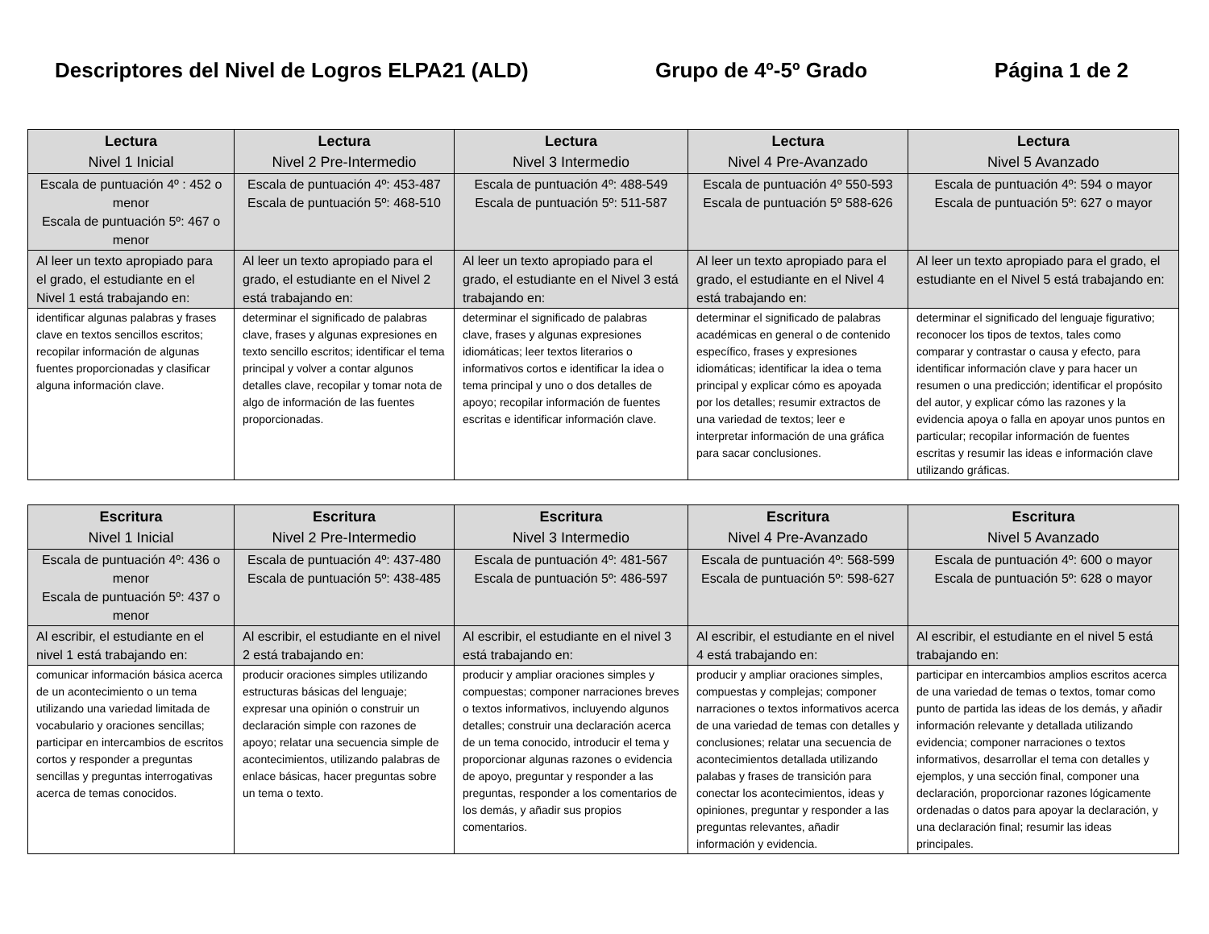Descriptores del Nivel de Logros ELPA21 (ALD) Grupo de 4º-5º Grado Página 1 de 2
| Lectura Nivel 1 Inicial | Lectura Nivel 2 Pre-Intermedio | Lectura Nivel 3 Intermedio | Lectura Nivel 4 Pre-Avanzado | Lectura Nivel 5 Avanzado |
| --- | --- | --- | --- | --- |
| Escala de puntuación 4º : 452 o menor Escala de puntuación 5º: 467 o menor | Escala de puntuación 4º: 453-487 Escala de puntuación 5º: 468-510 | Escala de puntuación 4º: 488-549 Escala de puntuación 5º: 511-587 | Escala de puntuación 4º 550-593 Escala de puntuación 5º 588-626 | Escala de puntuación 4º: 594 o mayor Escala de puntuación 5º: 627 o mayor |
| Al leer un texto apropiado para el grado, el estudiante en el Nivel 1 está trabajando en: | Al leer un texto apropiado para el grado, el estudiante en el Nivel 2 está trabajando en: | Al leer un texto apropiado para el grado, el estudiante en el Nivel 3 está trabajando en: | Al leer un texto apropiado para el grado, el estudiante en el Nivel 4 está trabajando en: | Al leer un texto apropiado para el grado, el estudiante en el Nivel 5 está trabajando en: |
| identificar algunas palabras y frases clave en textos sencillos escritos; recopilar información de algunas fuentes proporcionadas y clasificar alguna información clave. | determinar el significado de palabras clave, frases y algunas expresiones en texto sencillo escritos; identificar el tema principal y volver a contar algunos detalles clave, recopilar y tomar nota de algo de información de las fuentes proporcionadas. | determinar el significado de palabras clave, frases y algunas expresiones idiomáticas; leer textos literarios o informativos cortos e identificar la idea o tema principal y uno o dos detalles de apoyo; recopilar información de fuentes escritas e identificar información clave. | determinar el significado de palabras académicas en general o de contenido específico, frases y expresiones idiomáticas; identificar la idea o tema principal y explicar cómo es apoyada por los detalles; resumir extractos de una variedad de textos; leer e interpretar información de una gráfica para sacar conclusiones. | determinar el significado del lenguaje figurativo; reconocer los tipos de textos, tales como comparar y contrastar o causa y efecto, para identificar información clave y para hacer un resumen o una predicción; identificar el propósito del autor, y explicar cómo las razones y la evidencia apoya o falla en apoyar unos puntos en particular; recopilar información de fuentes escritas y resumir las ideas e información clave utilizando gráficas. |
| Escritura Nivel 1 Inicial | Escritura Nivel 2 Pre-Intermedio | Escritura Nivel 3 Intermedio | Escritura Nivel 4 Pre-Avanzado | Escritura Nivel 5 Avanzado |
| --- | --- | --- | --- | --- |
| Escala de puntuación 4º: 436 o menor Escala de puntuación 5º: 437 o menor | Escala de puntuación 4º: 437-480 Escala de puntuación 5º: 438-485 | Escala de puntuación 4º: 481-567 Escala de puntuación 5º: 486-597 | Escala de puntuación 4º: 568-599 Escala de puntuación 5º: 598-627 | Escala de puntuación 4º: 600 o mayor Escala de puntuación 5º: 628 o mayor |
| Al escribir, el estudiante en el nivel 1 está trabajando en: | Al escribir, el estudiante en el nivel 2 está trabajando en: | Al escribir, el estudiante en el nivel 3 está trabajando en: | Al escribir, el estudiante en el nivel 4 está trabajando en: | Al escribir, el estudiante en el nivel 5 está trabajando en: |
| comunicar información básica acerca de un acontecimiento o un tema utilizando una variedad limitada de vocabulario y oraciones sencillas; participar en intercambios de escritos cortos y responder a preguntas sencillas y preguntas interrogativas acerca de temas conocidos. | producir oraciones simples utilizando estructuras básicas del lenguaje; expresar una opinión o construir un declaración simple con razones de apoyo; relatar una secuencia simple de acontecimientos, utilizando palabras de enlace básicas, hacer preguntas sobre un tema o texto. | producir y ampliar oraciones simples y compuestas; componer narraciones breves o textos informativos, incluyendo algunos detalles; construir una declaración acerca de un tema conocido, introducir el tema y proporcionar algunas razones o evidencia de apoyo, preguntar y responder a las preguntas, responder a los comentarios de los demás, y añadir sus propios comentarios. | producir y ampliar oraciones simples, compuestas y complejas; componer narraciones o textos informativos acerca de una variedad de temas con detalles y conclusiones; relatar una secuencia de acontecimientos detallada utilizando palabas y frases de transición para conectar los acontecimientos, ideas y opiniones, preguntar y responder a las preguntas relevantes, añadir información y evidencia. | participar en intercambios amplios escritos acerca de una variedad de temas o textos, tomar como punto de partida las ideas de los demás, y añadir información relevante y detallada utilizando evidencia; componer narraciones o textos informativos, desarrollar el tema con detalles y ejemplos, y una sección final, componer una declaración, proporcionar razones lógicamente ordenadas o datos para apoyar la declaración, y una declaración final; resumir las ideas principales. |